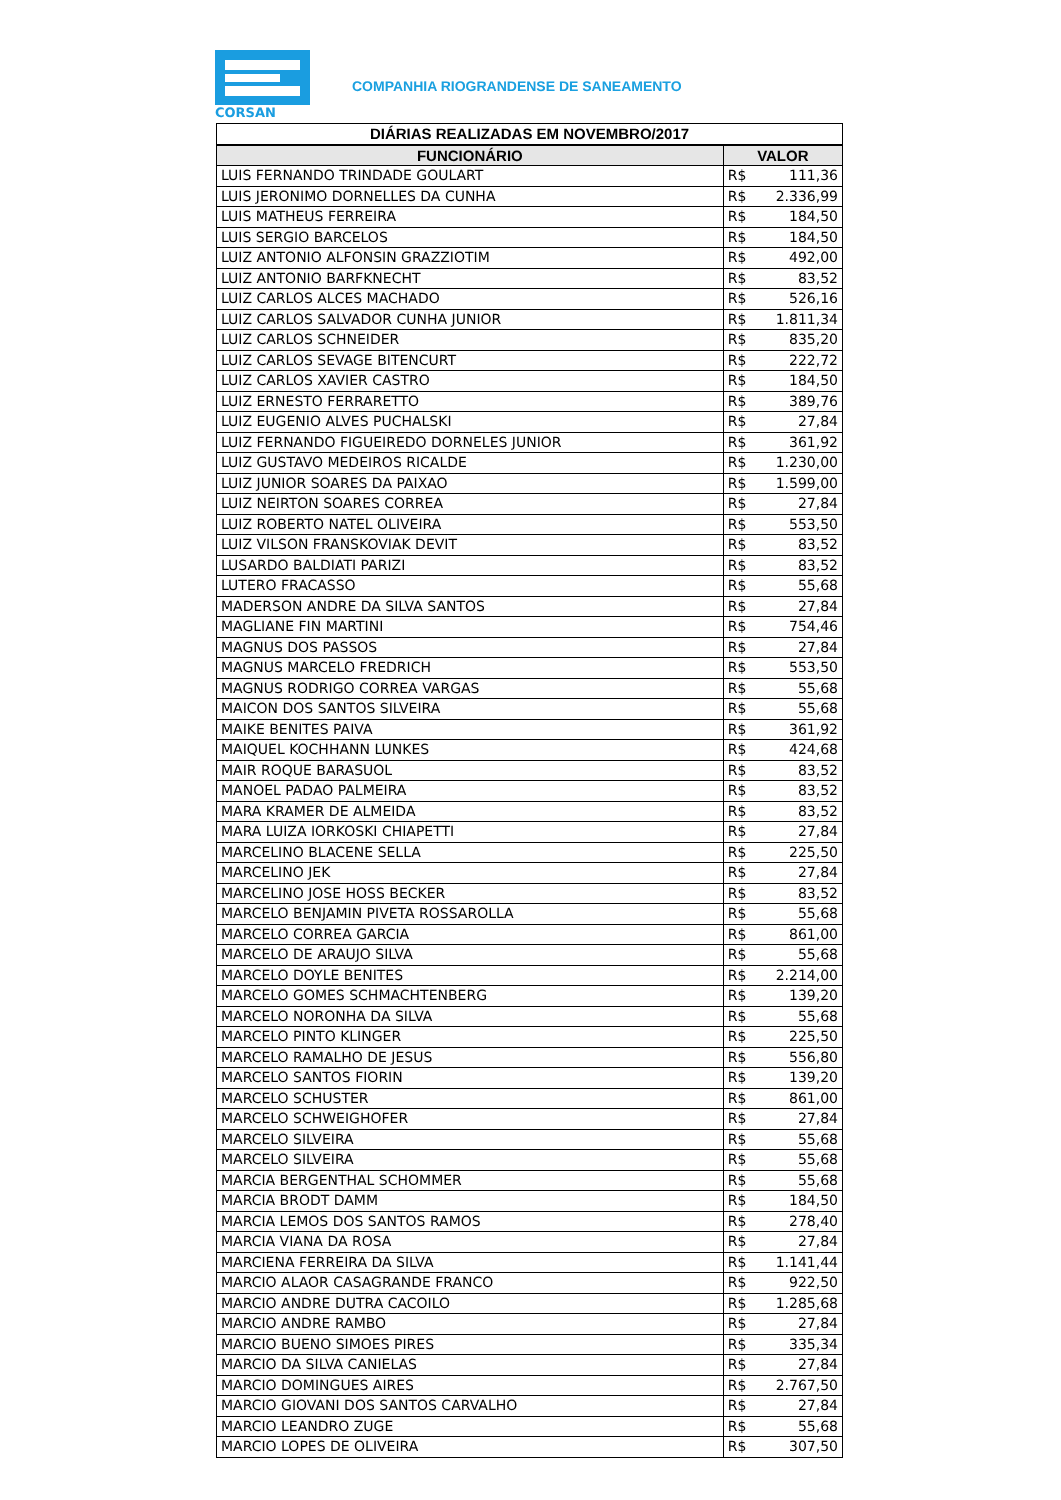CORSAN
COMPANHIA RIOGRANDENSE DE SANEAMENTO
| DIÁRIAS REALIZADAS EM NOVEMBRO/2017 | | |
| --- | --- | --- |
| FUNCIONÁRIO | VALOR | |
| LUIS FERNANDO TRINDADE GOULART | R$ | 111,36 |
| LUIS JERONIMO DORNELLES DA CUNHA | R$ | 2.336,99 |
| LUIS MATHEUS FERREIRA | R$ | 184,50 |
| LUIS SERGIO BARCELOS | R$ | 184,50 |
| LUIZ ANTONIO ALFONSIN GRAZZIOTIM | R$ | 492,00 |
| LUIZ ANTONIO BARFKNECHT | R$ | 83,52 |
| LUIZ CARLOS ALCES MACHADO | R$ | 526,16 |
| LUIZ CARLOS SALVADOR CUNHA JUNIOR | R$ | 1.811,34 |
| LUIZ CARLOS SCHNEIDER | R$ | 835,20 |
| LUIZ CARLOS SEVAGE BITENCURT | R$ | 222,72 |
| LUIZ CARLOS XAVIER CASTRO | R$ | 184,50 |
| LUIZ ERNESTO FERRARETTO | R$ | 389,76 |
| LUIZ EUGENIO ALVES PUCHALSKI | R$ | 27,84 |
| LUIZ FERNANDO FIGUEIREDO DORNELES JUNIOR | R$ | 361,92 |
| LUIZ GUSTAVO MEDEIROS RICALDE | R$ | 1.230,00 |
| LUIZ JUNIOR SOARES DA PAIXAO | R$ | 1.599,00 |
| LUIZ NEIRTON SOARES CORREA | R$ | 27,84 |
| LUIZ ROBERTO NATEL OLIVEIRA | R$ | 553,50 |
| LUIZ VILSON FRANSKOVIAK DEVIT | R$ | 83,52 |
| LUSARDO BALDIATI PARIZI | R$ | 83,52 |
| LUTERO FRACASSO | R$ | 55,68 |
| MADERSON ANDRE DA SILVA SANTOS | R$ | 27,84 |
| MAGLIANE FIN MARTINI | R$ | 754,46 |
| MAGNUS DOS PASSOS | R$ | 27,84 |
| MAGNUS MARCELO FREDRICH | R$ | 553,50 |
| MAGNUS RODRIGO CORREA VARGAS | R$ | 55,68 |
| MAICON DOS SANTOS SILVEIRA | R$ | 55,68 |
| MAIKE BENITES PAIVA | R$ | 361,92 |
| MAIQUEL KOCHHANN LUNKES | R$ | 424,68 |
| MAIR ROQUE BARASUOL | R$ | 83,52 |
| MANOEL PADAO PALMEIRA | R$ | 83,52 |
| MARA KRAMER DE ALMEIDA | R$ | 83,52 |
| MARA LUIZA IORKOSKI CHIAPETTI | R$ | 27,84 |
| MARCELINO BLACENE SELLA | R$ | 225,50 |
| MARCELINO JEK | R$ | 27,84 |
| MARCELINO JOSE HOSS BECKER | R$ | 83,52 |
| MARCELO BENJAMIN PIVETA ROSSAROLLA | R$ | 55,68 |
| MARCELO CORREA GARCIA | R$ | 861,00 |
| MARCELO DE ARAUJO SILVA | R$ | 55,68 |
| MARCELO DOYLE BENITES | R$ | 2.214,00 |
| MARCELO GOMES SCHMACHTENBERG | R$ | 139,20 |
| MARCELO NORONHA DA SILVA | R$ | 55,68 |
| MARCELO PINTO KLINGER | R$ | 225,50 |
| MARCELO RAMALHO DE JESUS | R$ | 556,80 |
| MARCELO SANTOS FIORIN | R$ | 139,20 |
| MARCELO SCHUSTER | R$ | 861,00 |
| MARCELO SCHWEIGHOFER | R$ | 27,84 |
| MARCELO SILVEIRA | R$ | 55,68 |
| MARCELO SILVEIRA | R$ | 55,68 |
| MARCIA BERGENTHAL SCHOMMER | R$ | 55,68 |
| MARCIA BRODT DAMM | R$ | 184,50 |
| MARCIA LEMOS DOS SANTOS RAMOS | R$ | 278,40 |
| MARCIA VIANA DA ROSA | R$ | 27,84 |
| MARCIENA FERREIRA DA SILVA | R$ | 1.141,44 |
| MARCIO ALAOR CASAGRANDE FRANCO | R$ | 922,50 |
| MARCIO ANDRE DUTRA CACOILO | R$ | 1.285,68 |
| MARCIO ANDRE RAMBO | R$ | 27,84 |
| MARCIO BUENO SIMOES PIRES | R$ | 335,34 |
| MARCIO DA SILVA CANIELAS | R$ | 27,84 |
| MARCIO DOMINGUES AIRES | R$ | 2.767,50 |
| MARCIO GIOVANI DOS SANTOS CARVALHO | R$ | 27,84 |
| MARCIO LEANDRO ZUGE | R$ | 55,68 |
| MARCIO LOPES DE OLIVEIRA | R$ | 307,50 |